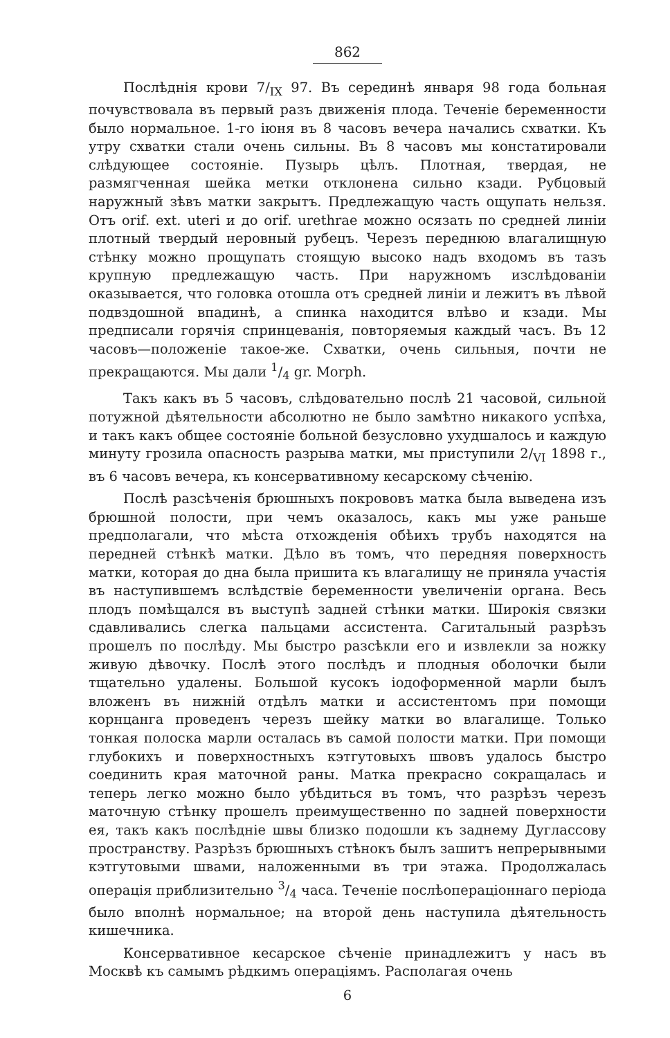862
Послѣднія крови 7/<sub>IX</sub> 97. Въ серединѣ января 98 года больная почувствовала въ первый разъ движенія плода. Теченіе беременности было нормальное. 1-го іюня въ 8 часовъ вечера начались схватки. Къ утру схватки стали очень сильны. Въ 8 часовъ мы констатировали слѣдующее состояніе. Пузырь цѣлъ. Плотная, твердая, не размягченная шейка метки отклонена сильно кзади. Рубцовый наружный зѣвъ матки закрытъ. Предлежащую часть ощупать нельзя. Отъ orif. ext. uteri и до orif. urethrae можно осязать по средней линіи плотный твердый неровный рубецъ. Черезъ переднюю влагалищную стѣнку можно прощупать стоящую высоко надъ входомъ въ тазъ крупную предлежащую часть. При наружномъ изслѣдованіи оказывается, что головка отошла отъ средней линіи и лежитъ въ лѣвой подвздошной впадинѣ, а спинка находится влѣво и кзади. Мы предписали горячія спринцеванія, повторяемыя каждый часъ. Въ 12 часовъ—положеніе такое-же. Схватки, очень сильныя, почти не прекращаются. Мы дали 1/4 gr. Morph.
Такъ какъ въ 5 часовъ, слѣдовательно послѣ 21 часовой, сильной потужной дѣятельности абсолютно не было замѣтно никакого успѣха, и такъ какъ общее состояніе больной безусловно ухудшалось и каждую минуту грозила опасность разрыва матки, мы приступили 2/<sub>VI</sub> 1898 г., въ 6 часовъ вечера, къ консервативному кесарскому сѣченію.
Послѣ разсѣченія брюшныхъ покрововъ матка была выведена изъ брюшной полости, при чемъ оказалось, какъ мы уже раньше предполагали, что мѣста отхожденія обѣихъ трубъ находятся на передней стѣнкѣ матки. Дѣло въ томъ, что передняя поверхность матки, которая до дна была пришита къ влагалищу не приняла участія въ наступившемъ вслѣдствіе беременности увеличеніи органа. Весь плодъ помѣщался въ выступѣ задней стѣнки матки. Широкія связки сдавливались слегка пальцами ассистента. Сагитальный разрѣзъ прошелъ по послѣду. Мы быстро разсѣкли его и извлекли за ножку живую дѣвочку. Послѣ этого послѣдъ и плодныя оболочки были тщательно удалены. Большой кусокъ іодоформенной марли былъ вложенъ въ нижній отдѣлъ матки и ассистентомъ при помощи корнцанга проведенъ черезъ шейку матки во влагалище. Только тонкая полоска марли осталась въ самой полости матки. При помощи глубокихъ и поверхностныхъ кэтгутовыхъ швовъ удалось быстро соединить края маточной раны. Матка прекрасно сокращалась и теперь легко можно было убѣдиться въ томъ, что разрѣзъ черезъ маточную стѣнку прошелъ преимущественно по задней поверхности ея, такъ какъ послѣдніе швы близко подошли къ заднему Дугласcову пространству. Разрѣзъ брюшныхъ стѣнокъ былъ зашитъ непрерывными кэтгутовыми швами, наложенными въ три этажа. Продолжалась операція приблизительно 3/4 часа. Теченіе послѣопераціоннаго періода было вполнѣ нормальное; на второй день наступила дѣятельность кишечника.
Консервативное кесарское сѣченіе принадлежитъ у насъ въ Москвѣ къ самымъ рѣдкимъ операціямъ. Располагая очень
6